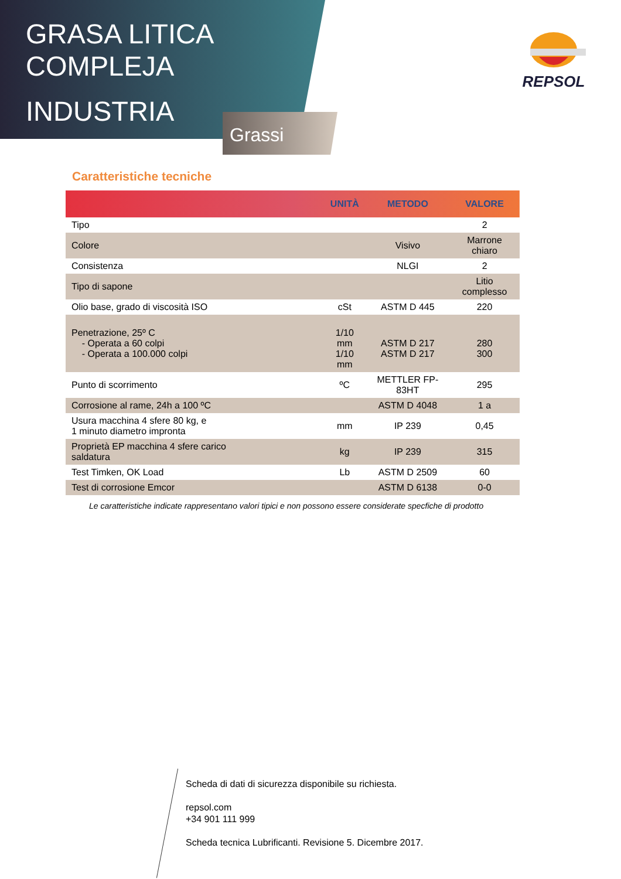GRASA LITICA
COMPLEJA
INDUSTRIA
Grassi
REPSOL
Caratteristiche tecniche
| | UNITÀ | METODO | VALORE |
| --- | --- | --- | --- |
| Tipo | | | 2 |
| Colore | | Visivo | Marrone chiaro |
| Consistenza | | NLGI | 2 |
| Tipo di sapone | | | Litio complesso |
| Olio base, grado di viscosità ISO | cSt | ASTM D 445 | 220 |
| Penetrazione, 25º C - Operata a 60 colpi - Operata a 100.000 colpi | 1/10 mm 1/10 mm | ASTM D 217 ASTM D 217 | 280 300 |
| Punto di scorrimento | ºC | METTLER FP-83HT | 295 |
| Corrosione al rame, 24h a 100 ºC | | ASTM D 4048 | 1 a |
| Usura macchina 4 sfere 80 kg, e 1 minuto diametro impronta | mm | IP 239 | 0,45 |
| Proprietà EP macchina 4 sfere carico saldatura | kg | IP 239 | 315 |
| Test Timken, OK Load | Lb | ASTM D 2509 | 60 |
| Test di corrosione Emcor | | ASTM D 6138 | 0-0 |
Le caratteristiche indicate rappresentano valori tipici e non possono essere considerate specfiche di prodotto
Scheda di dati di sicurezza disponibile su richiesta.
repsol.com
+34 901 111 999
Scheda tecnica Lubrificanti. Revisione 5. Dicembre 2017.